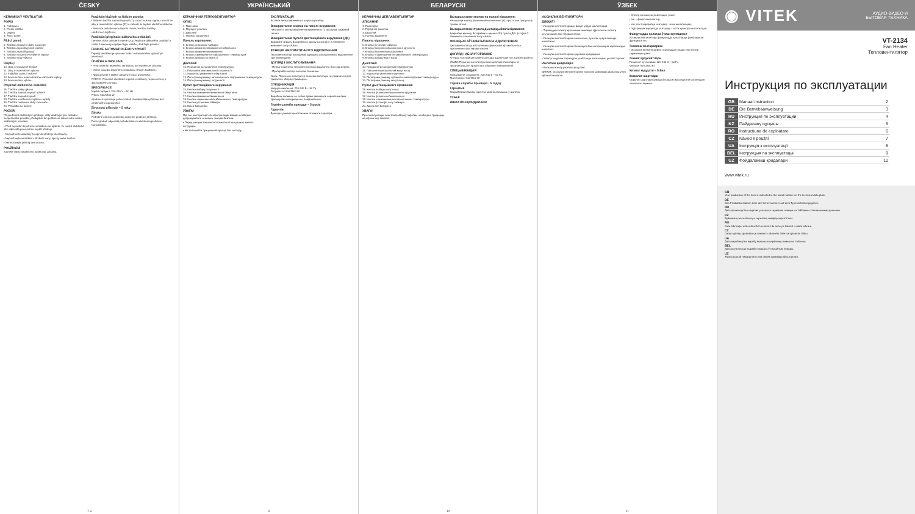ČESKÝ
KERAMICKÝ VENTILÁTOR
POPIS
1. Podstavec
2. Přední mřížka
3. Displej
4. Řídicí panel
Řídicí panel:
5. Tlačítko zastavení doby časovače
6. Tlačítko zapnutí/vypnutí otáčení
7. Tlačítko zapnutí/vypnutí
8. Tlačítko «snížení»/«zvýšení» teploty
9. Tlačítko volby výkonu
Displej:
10. Údaj o nastavené teplotě
11. Údaj o maximálním výkonu
12. Indikátor zapnutí otáčení
13. Ikona režimu automatického udržování teploty
14. Ikona režimu výkonu
Přepínač dálkového ovládání:
15. Tlačítko volby výkonu
16. Tlačítko zapnutí/vypnutí otáčení
17. Tlačítko zapnutí/vypnutí
18. Tlačítko «snížení»/«zvýšení» teploty
19. Tlačítko nastavení doby časovače
20. Přihrádka na baterie
POZOR!
Při používání elektrických přístrojů, vždy dodržujte tyto základní bezpečnostní pravidla, předejdete tím poškození zdraví nebo úrazu elektrickým proudem.
• Před zapnutím tepelného ventilátoru se ujistěte, že napětí elektrické sítě odpovídá provoznímu napětí přístroje.
• Nepoužívejte adaptéry k zapnutí přístroje do zásuvky.
• Nepoužívejte ventilátor v blízkosti vany, sprchy nebo bazénu.
• Nenechávejte přístroj bez dozoru.
POUŽÍVÁNÍ
Zapněte vidlici napájecího kabelu do zásuvky.
Používání tlačítek na řídicím panelu:
• Stiskem tlačítka zapnutí/vypnutí (7), zazní zvukový signál, rozsvítí se údaj o maximálním výkonu (11) a zobrazí se teplota okolního vzduchu.
• Nastavte požadovanou teplotu chodu prostoru tlačítky «snížení»/«zvýšení».
Používání přepínače dálkového ovládání:
Otevřete víčko umístění baterie (20) přepínače dálkového ovládání a vložte 2 elementy napájení typu «AAA», dodržujte polaritu.
FUNKCE AUTOMATICKÉHO VYPNUTÍ
Tepelný ventilátor je vybaven funkcí automatického vypnutí při převrhnutí.
ÚDRŽBA A OBSLUHA
• Před čištěním tepelného ventilátoru ho vypněte ze zásuvky.
• Otřete pouzdro tepelného ventilátoru vlhkým hadříkem.
• Nepoužívejte k čištění abrazivní čisticí prostředky.
POZOR: Přenosné elektrické tepelné ventilátory nejsou určeny k dlouhodobému chodu.
SPECIFIKACE
Napětí napájení: 220-240 V ~ 50 Hz
Příkon: 900/1800 W
Výrobce si vyhrazuje právo změnit charakteristiku přístroje bez předchozího upozornění.
Životnost přístroje – 5 roky
Záruka
Podrobné záruční podmínky poskytne prodejce přístroje.
Tento výrobek odpovídá požadavkům na elektromagnetickou kompatibilitu.
7 8
УКРАЇНСЬКИЙ
КЕРАМІЧНИЙ ТЕПЛОВЕНТИЛЯТОР
ОПИС
1. Підставка
2. Передня решітка
3. Дисплей
4. Панель управління
Панель керування:
5. Кнопка установки таймера
6. Кнопка ввімкнення/вимкнення обертання
7. Кнопка ввімкнення/вимкнення
8. Кнопка «зменшення»/«збільшення» температури
9. Кнопка вибору потужності
Дисплей:
10. Показання встановленої температури
11. Показання максимальної потужності
12. Індикатор увімкнення обертання
13. Піктограма режиму автоматичного підтримання температури
14. Піктограма режиму потужності
Пульт дистанційного керування:
15. Кнопка вибору потужності
16. Кнопка ввімкнення/вимкнення обертання
17. Кнопка ввімкнення/вимкнення
18. Кнопка «зменшення»/«збільшення» температури
19. Кнопка установки таймера
20. Відсік батарейок
УВАГА!
Під час експлуатації електроприладів завжди необхідно дотримуватись основних заходів безпеки.
• Перед використанням тепловентилятора уважно вивчіть інструкцію.
• Не залишайте працюючий прилад без нагляду.
ЕКСПЛУАТАЦІЯ
Вставте вилку мережевого шнура в розетку.
Використання кнопок на панелі керування:
• Натисніть кнопку ввімкнення/вимкнення (7), пролунає звуковий сигнал.
Використання пульта дистанційного керування (ДК)
Відкрийте кришку батарейного відсіку та вставте 2 елементи живлення типу «ААА».
ФУНКЦІЯ АВТОМАТИЧНОГО ВІДКЛЮЧЕННЯ
Тепловентилятор оснащений функцією автоматичного відключення при перекиданні.
ДОГЛЯД І ОБСЛУГОВУВАННЯ
• Перед чищенням тепловентилятора відключіть його від мережі.
• Протирайте корпус вологою тканиною.
Увага: Переносні електричні тепловентилятори не призначені для тривалого обігріву приміщень.
СПЕЦИФІКАЦІЯ
Напруга живлення: 220-240 В ~ 50 Гц
Потужність: 900/1800 Вт
Виробник залишає за собою право змінювати характеристики приладу без попереднього повідомлення.
Термін служби приладу – 5 років
Гарантія
Докладні умови гарантії можна отримати в дилера.
9
БЕЛАРУСКІ
КЕРАМІЧНЫ ЦЕПЛАВЕНТЫЛЯТАР
АПІСАННЕ
1. Падстаўка
2. Пярэдняя рашотка
3. Дысплэй
4. Панэль кіравання
Панэль кіравання:
5. Кнопка ўстаноўкі таймера
6. Кнопка ўключэння/выключэння кручэння
7. Кнопка ўключэння/выключэння
8. Кнопка «памяншэння»/«павелічэння» тэмпературы
9. Кнопка выбару магутнасці
Дысплэй:
10. Паказанні ўстаноўленай тэмпературы
11. Паказанні максімальнай магутнасці
12. Індыкатар уключэння кручэння
13. Піктаграма рэжыму аўтаматычнай падтрымкі тэмпературы
14. Піктаграма рэжыму магутнасці
Пульт дыстанцыйнага кіравання:
15. Кнопка выбару магутнасці
16. Кнопка ўключэння/выключэння кручэння
17. Кнопка ўключэння/выключэння
18. Кнопка «памяншэння»/«павелічэння» тэмпературы
19. Кнопка ўстаноўкі часу таймера
20. Адсек для батарэек
УВАГА!
Пры эксплуатацыі электрапрыбораў заўсёды неабходна трымацца асноўных мер бяспекі.
Выкарыстанне кнопак на панэлі кіравання:
• Націсніце кнопку ўключэння/выключэння (7), пры гэтым прагучыць гукавы сігнал.
Выкарыстанне пульта дыстанцыйнага кіравання
Адкрыйце крышку батарэйнага адсека (20) пульта ДК і ўстаўце 2 элементы сілкавання тыпу «ААА».
ФУНКЦЫЯ АЎТАМАТЫЧНАГА АДКЛЮЧЭННЯ
Цеплавентылятар абсталяваны функцыяй аўтаматычнага адключэння пры перакульванні.
ДОГЛЯД І АБСЛУГОЎВАННЕ
• Перад чысткай цеплавентылятара адключыце яго ад электрасеткі.
УВАГА: Пераносныя электрычныя цеплавентылятары не прызначаны для працяглага абагрэву памяшканняў.
СПЕЦЫФІКАЦЫЯ
Напружанне сілкавання: 220-240 В ~ 50 Гц.
Магутнасць: 900/1800 Вт
Тэрмін службы прыбора - 5 гадоў
Гарантыя
Падрабязныя ўмовы гарантыі можна атрымаць у дылера.
УЗБЕК
ИШЛАТИШ ҚОИДАЛАРИ
10
ЎЗБЕК
ИССИҚЛИК ВЕНТИЛЯТОРИ
ДИҚҚАТ!
• Иссиқлик вентиляторидан фақат уйдан ишлатилади.
• Тармоқдаги электр кучланиши анжомда кўрсатилган электр кучланишига мос бўлиши керак.
• Иссиқлик вентиляторини ваннахона, душ ёки ҳовуз яқинида ишлатманг.
• Иссиқлик вентиляторини болаларга ёки ногиронларга қаратмасдан ишлатинг.
• Иссиқлик вентиляторини қаровсиз қолдирманг.
• Электр шнурини тармоқдан узаётганда вилкасидан ушлаб тортинг.
Ишлатиш қоидалари
• Вилкани электр розеткасига уланг.
ДИҚҚАТ: иссиқлик вентиляторини узоқ вақт давомида ишлатиш учун мўлжалланмаган.
• Электр вилкасини розеткадан уланг.
• fan – фақат вентилятор;
• low (паст ҳароратда иситади) – ичик ишлатилади;
• high (юқори ҳароратда иситади) – катта қувватда ишлатилади.
Фавқулодда ҳолатда ўчиш функцияси
Иссиқлик вентилятори фавқулодда ҳолатларда ўзи ўчадиган функцияга эга.
Тозалаш ва парвариш
• Иссиқлик вентиляторини тозалашдан олдин уни электр тармоғидан узинг.
Техник хусусиятлари
Таъминот кучланиши: 220-240 В ~ 50 Гц
Қуввати: 900/1800 Вт
Хизмат муддати – 5 йил
Кафолат шартлари
Кафолат шартлари ҳақида батафсил маълумотни сотувчидан олишингиз мумкин.
11
◉ VITEK
АУДИО-ВИДЕО И
БЫТОВАЯ ТЕХНИКА
VT-2134
Fan Heater
Тепловентилятор
Инструкция по эксплуатации
| GB | Manual instruction | 2 |
| DE | Die Betriebsanweisung | 3 |
| RU | Инструкция по эксплуатации | 4 |
| KZ | Пайдалану нұсқасы | 5 |
| RO | Instrucţiune de exploatare | 6 |
| CZ | Návod k použití | 7 |
| UA | Інструкція з експлуатації | 8 |
| BEL | Інструкцыя па эксплуатацыі | 9 |
| UZ | Фойдаланиш қоидалари | 10 |
www.vitek.ru
GB
Year production of the item is indicated in the serial number on the technical data plate.
DE
Das Produktionsdatum ist in der Seriennummer auf dem Typenschild angegeben.
RU
Дата производства изделия указана в серийном номере на табличке с техническими данными.
KZ
Бұйымның жасалған күні сериялық нөмірде көрсетілген.
RO
Data fabricaţiei este indicată în numărul de serie pe tabelul cu date tehnice.
CZ
Datum výroby spotřebiče je uveden v sériovém čísle na výrobním štítku.
UA
Дата виробництва виробу вказана в серійному номері на табличці.
BEL
Дата вытворчасці вырабу паказана ў серыйным нумары.
UZ
Жиҳоз ишлаб чиқарилган сана серия рақамида кўрсатилган.